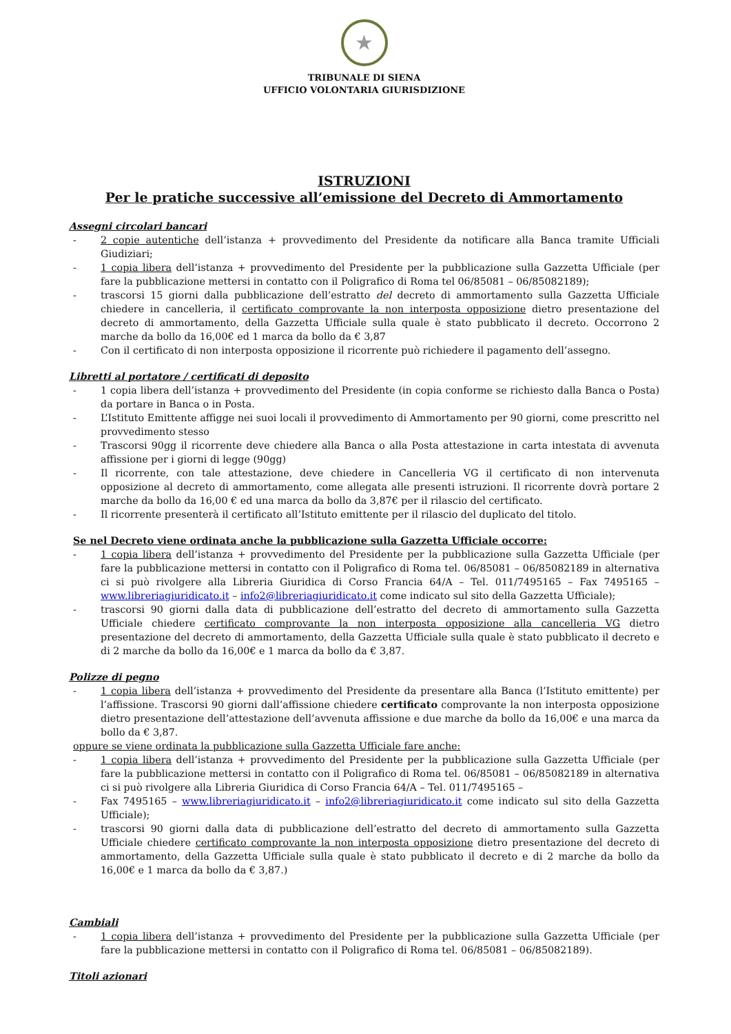★
TRIBUNALE DI SIENA
UFFICIO VOLONTARIA GIURISDIZIONE
ISTRUZIONI
Per le pratiche successive all’emissione del Decreto di Ammortamento
Assegni circolari bancari
- 2 copie autentiche dell’istanza + provvedimento del Presidente da notificare alla Banca tramite Ufficiali Giudiziari;
- 1 copia libera dell’istanza + provvedimento del Presidente per la pubblicazione sulla Gazzetta Ufficiale (per fare la pubblicazione mettersi in contatto con il Poligrafico di Roma tel 06/85081 – 06/85082189);
- trascorsi 15 giorni dalla pubblicazione dell’estratto del decreto di ammortamento sulla Gazzetta Ufficiale chiedere in cancelleria, il certificato comprovante la non interposta opposizione dietro presentazione del decreto di ammortamento, della Gazzetta Ufficiale sulla quale è stato pubblicato il decreto. Occorrono 2 marche da bollo da 16,00€ ed 1 marca da bollo da € 3,87
- Con il certificato di non interposta opposizione il ricorrente può richiedere il pagamento dell’assegno.
Libretti al portatore / certificati di deposito
- 1 copia libera dell’istanza + provvedimento del Presidente (in copia conforme se richiesto dalla Banca o Posta) da portare in Banca o in Posta.
- L’Istituto Emittente affigge nei suoi locali il provvedimento di Ammortamento per 90 giorni, come prescritto nel provvedimento stesso
- Trascorsi 90gg il ricorrente deve chiedere alla Banca o alla Posta attestazione in carta intestata di avvenuta affissione per i giorni di legge (90gg)
- Il ricorrente, con tale attestazione, deve chiedere in Cancelleria VG il certificato di non intervenuta opposizione al decreto di ammortamento, come allegata alle presenti istruzioni. Il ricorrente dovrà portare 2 marche da bollo da 16,00 € ed una marca da bollo da 3,87€ per il rilascio del certificato.
- Il ricorrente presenterà il certificato all’Istituto emittente per il rilascio del duplicato del titolo.
Se nel Decreto viene ordinata anche la pubblicazione sulla Gazzetta Ufficiale occorre:
- 1 copia libera dell’istanza + provvedimento del Presidente per la pubblicazione sulla Gazzetta Ufficiale (per fare la pubblicazione mettersi in contatto con il Poligrafico di Roma tel. 06/85081 – 06/85082189 in alternativa ci si può rivolgere alla Libreria Giuridica di Corso Francia 64/A – Tel. 011/7495165 – Fax 7495165 – www.libreriagiuridicato.it – info2@libreriagiuridicato.it come indicato sul sito della Gazzetta Ufficiale);
- trascorsi 90 giorni dalla data di pubblicazione dell’estratto del decreto di ammortamento sulla Gazzetta Ufficiale chiedere certificato comprovante la non interposta opposizione alla cancelleria VG dietro presentazione del decreto di ammortamento, della Gazzetta Ufficiale sulla quale è stato pubblicato il decreto e di 2 marche da bollo da 16,00€ e 1 marca da bollo da € 3,87.
Polizze di pegno
- 1 copia libera dell’istanza + provvedimento del Presidente da presentare alla Banca (l’Istituto emittente) per l’affissione. Trascorsi 90 giorni dall’affissione chiedere certificato comprovante la non interposta opposizione dietro presentazione dell’attestazione dell’avvenuta affissione e due marche da bollo da 16,00€ e una marca da bollo da € 3,87.
oppure se viene ordinata la pubblicazione sulla Gazzetta Ufficiale fare anche:
- 1 copia libera dell’istanza + provvedimento del Presidente per la pubblicazione sulla Gazzetta Ufficiale (per fare la pubblicazione mettersi in contatto con il Poligrafico di Roma tel. 06/85081 – 06/85082189 in alternativa ci si può rivolgere alla Libreria Giuridica di Corso Francia 64/A – Tel. 011/7495165 –
- Fax 7495165 – www.libreriagiuridicato.it – info2@libreriagiuridicato.it come indicato sul sito della Gazzetta Ufficiale);
- trascorsi 90 giorni dalla data di pubblicazione dell’estratto del decreto di ammortamento sulla Gazzetta Ufficiale chiedere certificato comprovante la non interposta opposizione dietro presentazione del decreto di ammortamento, della Gazzetta Ufficiale sulla quale è stato pubblicato il decreto e di 2 marche da bollo da 16,00€ e 1 marca da bollo da € 3,87.)
Cambiali
- 1 copia libera dell’istanza + provvedimento del Presidente per la pubblicazione sulla Gazzetta Ufficiale (per fare la pubblicazione mettersi in contatto con il Poligrafico di Roma tel. 06/85081 – 06/85082189).
Titoli azionari